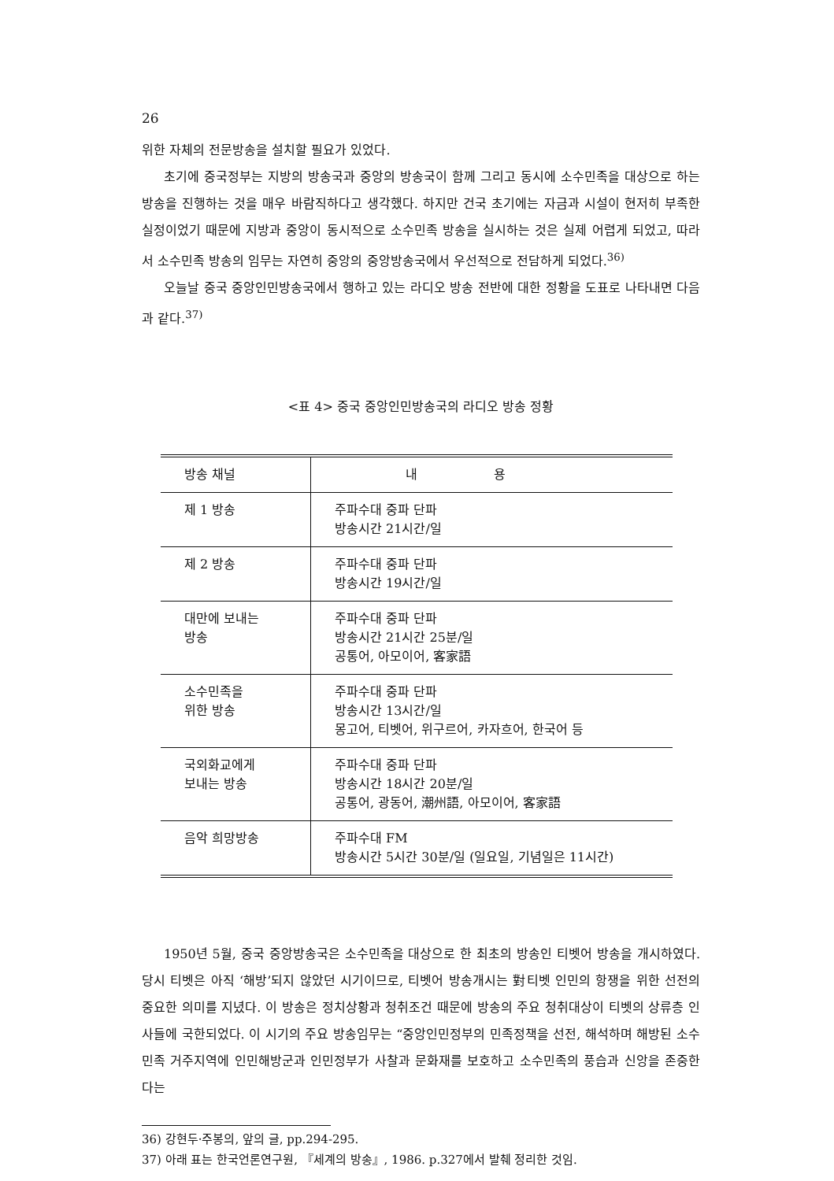26
위한 자체의 전문방송을 설치할 필요가 있었다.
초기에 중국정부는 지방의 방송국과 중앙의 방송국이 함께 그리고 동시에 소수민족을 대상으로 하는 방송을 진행하는 것을 매우 바람직하다고 생각했다. 하지만 건국 초기에는 자금과 시설이 현저히 부족한 실정이었기 때문에 지방과 중앙이 동시적으로 소수민족 방송을 실시하는 것은 실제 어렵게 되었고, 따라서 소수민족 방송의 임무는 자연히 중앙의 중앙방송국에서 우선적으로 전담하게 되었다.<sup>36)</sup>
오늘날 중국 중앙인민방송국에서 행하고 있는 라디오 방송 전반에 대한 정황을 도표로 나타내면 다음과 같다.<sup>37)</sup>
<표 4> 중국 중앙인민방송국의 라디오 방송 정황
| 방송 채널 | 내 용 |
| --- | --- |
| 제 1 방송 | 주파수대 중파 단파 방송시간 21시간/일 |
| 제 2 방송 | 주파수대 중파 단파 방송시간 19시간/일 |
| 대만에 보내는 방송 | 주파수대 중파 단파 방송시간 21시간 25분/일 공통어, 아모이어, 客家語 |
| 소수민족을 위한 방송 | 주파수대 중파 단파 방송시간 13시간/일 몽고어, 티벳어, 위구르어, 카자흐어, 한국어 등 |
| 국외화교에게 보내는 방송 | 주파수대 중파 단파 방송시간 18시간 20분/일 공통어, 광동어, 潮州語, 아모이어, 客家語 |
| 음악 희망방송 | 주파수대 FM 방송시간 5시간 30분/일 (일요일, 기념일은 11시간) |
1950년 5월, 중국 중앙방송국은 소수민족을 대상으로 한 최초의 방송인 티벳어 방송을 개시하였다. 당시 티벳은 아직 ‘해방’되지 않았던 시기이므로, 티벳어 방송개시는 對티벳 인민의 항쟁을 위한 선전의 중요한 의미를 지녔다. 이 방송은 정치상황과 청취조건 때문에 방송의 주요 청취대상이 티벳의 상류층 인사들에 국한되었다. 이 시기의 주요 방송임무는 “중앙인민정부의 민족정책을 선전, 해석하며 해방된 소수민족 거주지역에 인민해방군과 인민정부가 사찰과 문화재를 보호하고 소수민족의 풍습과 신앙을 존중한다는
36) 강현두·주봉의, 앞의 글, pp.294-295.
37) 아래 표는 한국언론연구원, 『세계의 방송』, 1986. p.327에서 발췌 정리한 것임.